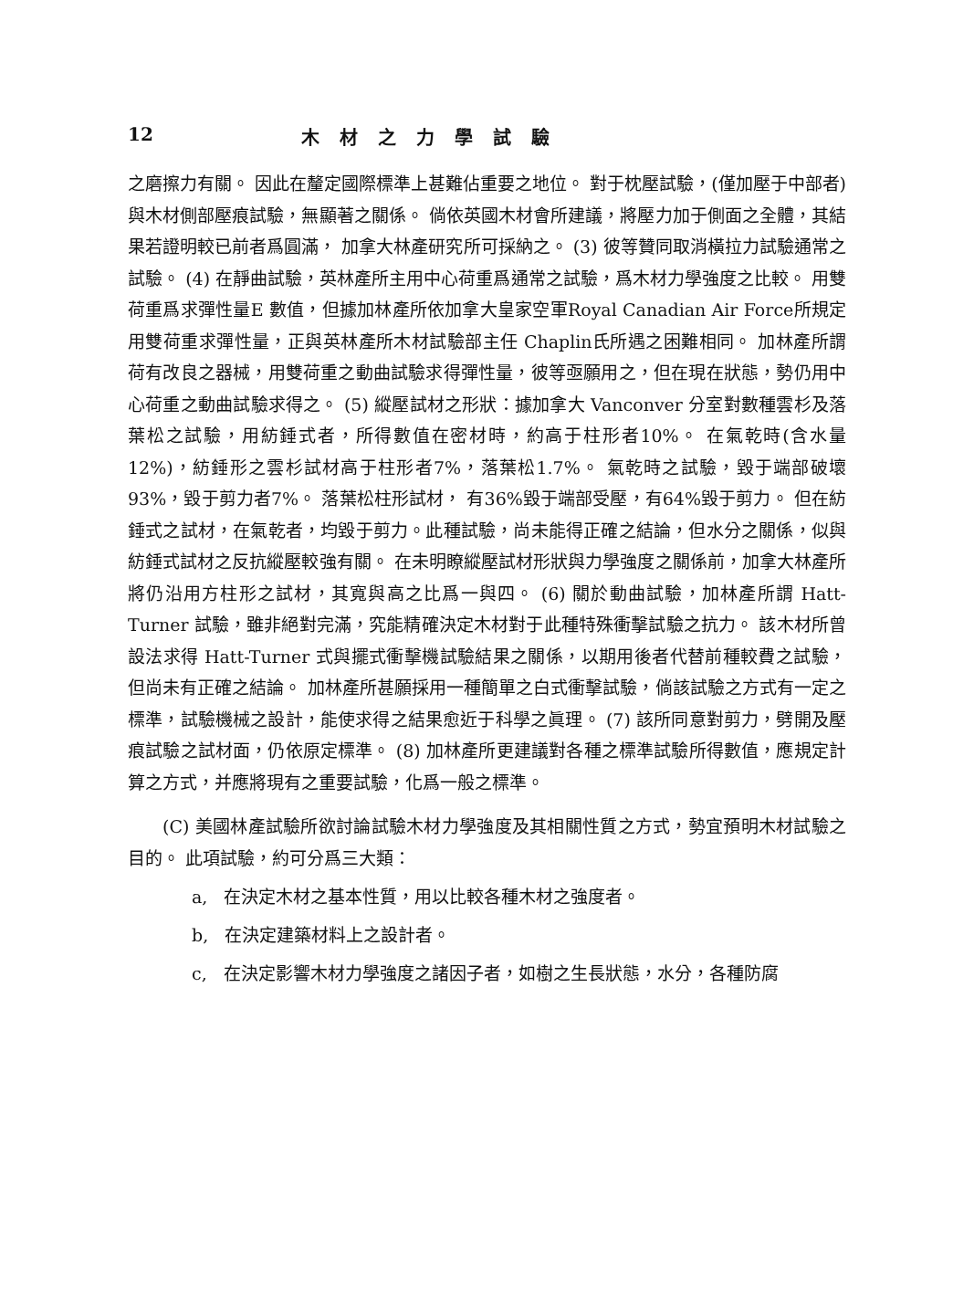12 木材之力學試驗
之磨擦力有關。 因此在釐定國際標準上甚難佔重要之地位。 對于枕壓試驗，(僅加壓于中部者) 與木材側部壓痕試驗，無顯著之關係。 倘依英國木材會所建議，將壓力加于側面之全體，其結果若證明較已前者爲圓滿， 加拿大林產研究所可採納之。 (3) 彼等贊同取消橫拉力試驗通常之試驗。 (4) 在靜曲試驗，英林產所主用中心荷重爲通常之試驗，爲木材力學強度之比較。 用雙荷重爲求彈性量E 數值，但據加林產所依加拿大皇家空軍Royal Canadian Air Force所規定用雙荷重求彈性量，正與英林產所木材試驗部主任 Chaplin氏所遇之困難相同。 加林產所謂荷有改良之器械，用雙荷重之動曲試驗求得彈性量，彼等亟願用之，但在現在狀態，勢仍用中心荷重之動曲試驗求得之。 (5) 縱壓試材之形狀：據加拿大 Vanconver 分室對數種雲杉及落葉松之試驗，用紡錘式者，所得數值在密材時，約高于柱形者10%。 在氣乾時(含水量12%)，紡錘形之雲杉試材高于柱形者7%，落葉松1.7%。 氣乾時之試驗，毀于端部破壞93%，毀于剪力者7%。 落葉松柱形試材， 有36%毀于端部受壓，有64%毀于剪力。 但在紡錘式之試材，在氣乾者，均毀于剪力。此種試驗，尚未能得正確之結論，但水分之關係，似與紡錘式試材之反抗縱壓較強有關。 在未明瞭縱壓試材形狀與力學強度之關係前，加拿大林產所將仍沿用方柱形之試材，其寬與高之比爲一與四。 (6) 關於動曲試驗，加林產所謂 Hatt-Turner 試驗，雖非絕對完滿，究能精確決定木材對于此種特殊衝擊試驗之抗力。 該木材所曾設法求得 Hatt-Turner 式與擺式衝擊機試驗結果之關係，以期用後者代替前種較費之試驗，但尚未有正確之結論。 加林產所甚願採用一種簡單之白式衝擊試驗，倘該試驗之方式有一定之標準，試驗機械之設計，能使求得之結果愈近于科學之眞理。 (7) 該所同意對剪力，劈開及壓痕試驗之試材面，仍依原定標準。 (8) 加林產所更建議對各種之標準試驗所得數值，應規定計算之方式，并應將現有之重要試驗，化爲一般之標準。
(C) 美國林產試驗所欲討論試驗木材力學強度及其相關性質之方式，勢宜預明木材試驗之目的。 此項試驗，約可分爲三大類：
a, 在決定木材之基本性質，用以比較各種木材之強度者。
b, 在決定建築材料上之設計者。
c, 在決定影響木材力學強度之諸因子者，如樹之生長狀態，水分，各種防腐